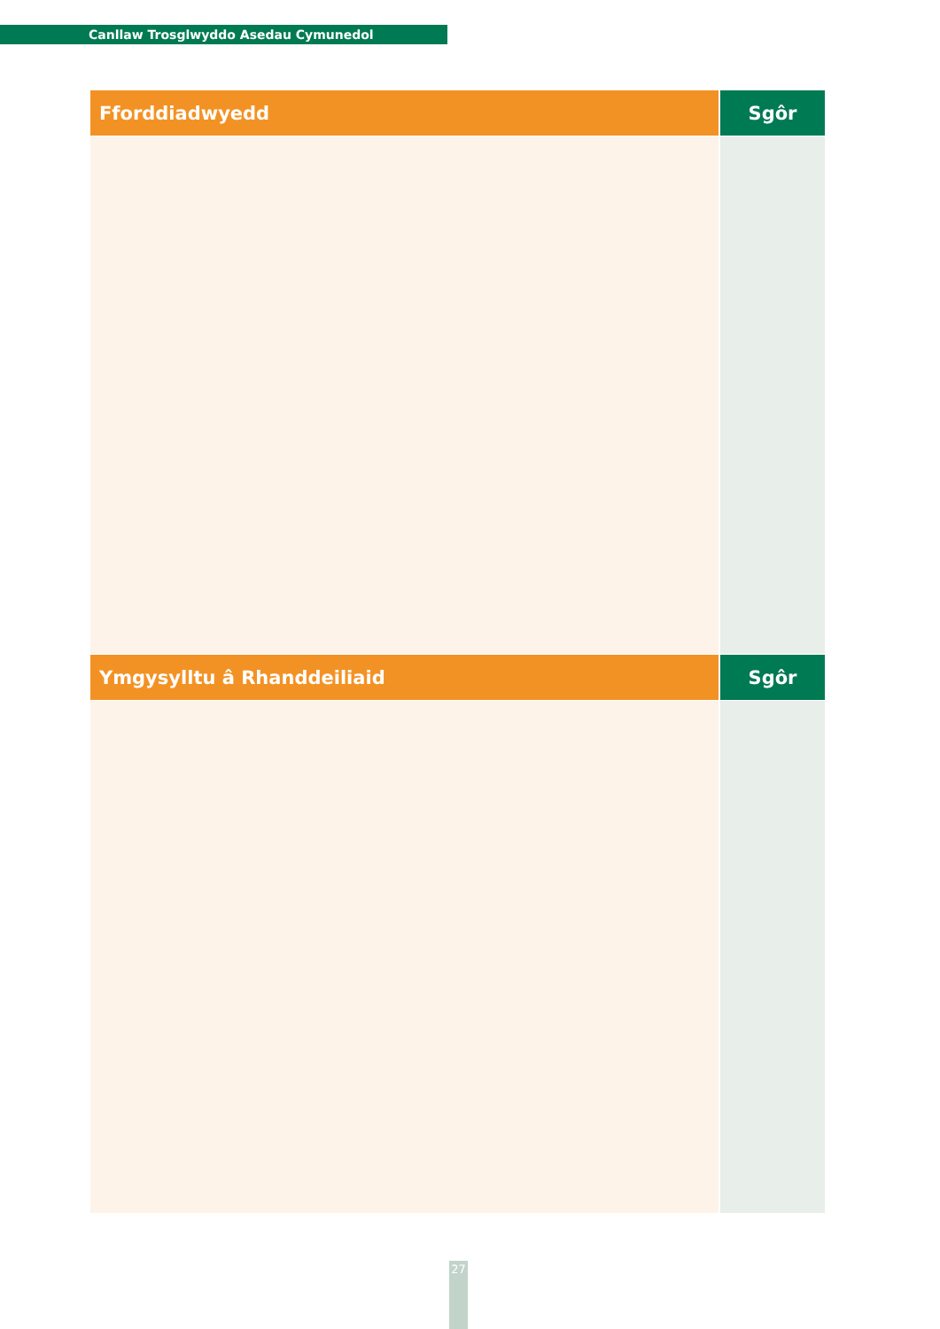Canllaw Trosglwyddo Asedau Cymunedol
| Fforddiadwyedd | Sgôr |
| --- | --- |
| Ymgysylltu â Rhanddeiliaid | Sgôr |
27